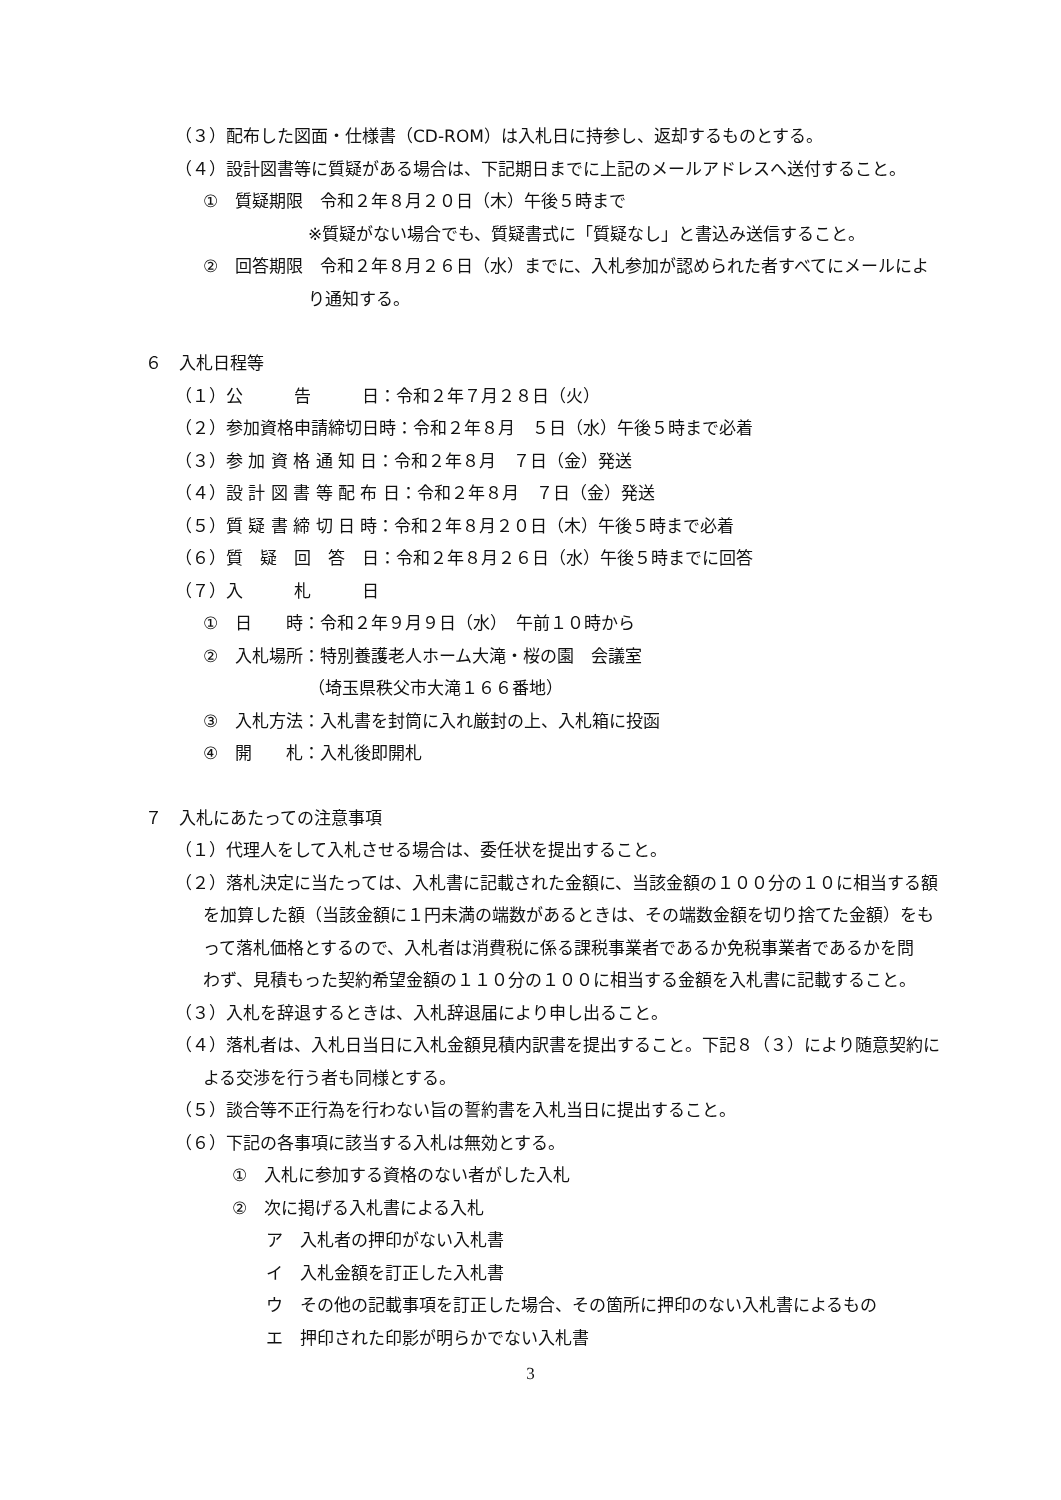（３）配布した図面・仕様書（CD-ROM）は入札日に持参し、返却するものとする。
（４）設計図書等に質疑がある場合は、下記期日までに上記のメールアドレスへ送付すること。
①　質疑期限　令和２年８月２０日（木）午後５時まで
※質疑がない場合でも、質疑書式に「質疑なし」と書込み送信すること。
②　回答期限　令和２年８月２６日（水）までに、入札参加が認められた者すべてにメールによ
り通知する。
６　入札日程等
（１）公　　　告　　　日：令和２年７月２８日（火）
（２）参加資格申請締切日時：令和２年８月　５日（水）午後５時まで必着
（３）参 加 資 格 通 知 日：令和２年８月　７日（金）発送
（４）設 計 図 書 等 配 布 日：令和２年８月　７日（金）発送
（５）質 疑 書 締 切 日 時：令和２年８月２０日（木）午後５時まで必着
（６）質　疑　回　答　日：令和２年８月２６日（水）午後５時までに回答
（７）入　　　札　　　日
①　日　　時：令和２年９月９日（水）　午前１０時から
②　入札場所：特別養護老人ホーム大滝・桜の園　会議室
（埼玉県秩父市大滝１６６番地）
③　入札方法：入札書を封筒に入れ厳封の上、入札箱に投函
④　開　　札：入札後即開札
７　入札にあたっての注意事項
（１）代理人をして入札させる場合は、委任状を提出すること。
（２）落札決定に当たっては、入札書に記載された金額に、当該金額の１００分の１０に相当する額
を加算した額（当該金額に１円未満の端数があるときは、その端数金額を切り捨てた金額）をも
って落札価格とするので、入札者は消費税に係る課税事業者であるか免税事業者であるかを問
わず、見積もった契約希望金額の１１０分の１００に相当する金額を入札書に記載すること。
（３）入札を辞退するときは、入札辞退届により申し出ること。
（４）落札者は、入札日当日に入札金額見積内訳書を提出すること。下記８（３）により随意契約に
よる交渉を行う者も同様とする。
（５）談合等不正行為を行わない旨の誓約書を入札当日に提出すること。
（６）下記の各事項に該当する入札は無効とする。
①　入札に参加する資格のない者がした入札
②　次に掲げる入札書による入札
　　ア　入札者の押印がない入札書
　　イ　入札金額を訂正した入札書
　　ウ　その他の記載事項を訂正した場合、その箇所に押印のない入札書によるもの
　　エ　押印された印影が明らかでない入札書
3